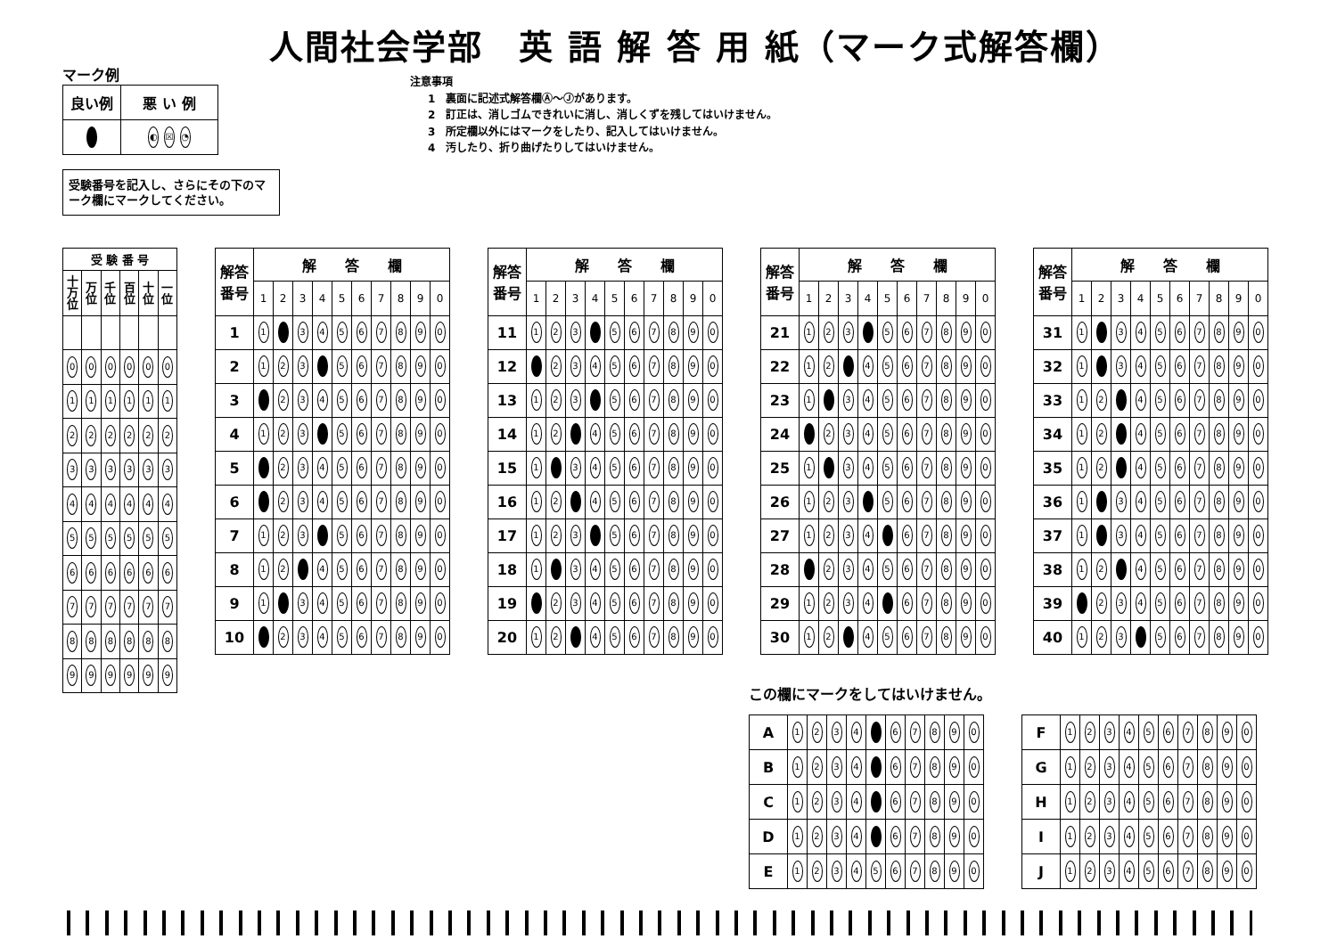人間社会学部　英 語 解 答 用 紙（マーク式解答欄）
マーク例
| 良い例 | 悪 い 例 |
| | ◐ ☒ ◔ |
注意事項
1　裏面に記述式解答欄Ⓐ～Ⓙがあります。
2　訂正は、消しゴムできれいに消し、消しくずを残してはいけません。
3　所定欄以外にはマークをしたり、記入してはいけません。
4　汚したり、折り曲げたりしてはいけません。
受験番号を記入し、さらにその下のマーク欄にマークしてください。
| 受 験 番 号 | | | | | |
| --- | --- | --- | --- | --- | --- |
| 十万位 | 万位 | 千位 | 百位 | 十位 | 一位 |
| 0 | 0 | 0 | 0 | 0 | 0 |
| 1 | 1 | 1 | 1 | 1 | 1 |
| 2 | 2 | 2 | 2 | 2 | 2 |
| 3 | 3 | 3 | 3 | 3 | 3 |
| 4 | 4 | 4 | 4 | 4 | 4 |
| 5 | 5 | 5 | 5 | 5 | 5 |
| 6 | 6 | 6 | 6 | 6 | 6 |
| 7 | 7 | 7 | 7 | 7 | 7 |
| 8 | 8 | 8 | 8 | 8 | 8 |
| 9 | 9 | 9 | 9 | 9 | 9 |
| 解答 番号 | 解 答 欄 | | | | | | | | | |
| --- | --- | --- | --- | --- | --- | --- | --- | --- | --- | --- |
| | 1 | 2 | 3 | 4 | 5 | 6 | 7 | 8 | 9 | 0 |
| 1 | 1 | | 3 | 4 | 5 | 6 | 7 | 8 | 9 | 0 |
| 2 | 1 | 2 | 3 | | 5 | 6 | 7 | 8 | 9 | 0 |
| 3 | | 2 | 3 | 4 | 5 | 6 | 7 | 8 | 9 | 0 |
| 4 | 1 | 2 | 3 | | 5 | 6 | 7 | 8 | 9 | 0 |
| 5 | | 2 | 3 | 4 | 5 | 6 | 7 | 8 | 9 | 0 |
| 6 | | 2 | 3 | 4 | 5 | 6 | 7 | 8 | 9 | 0 |
| 7 | 1 | 2 | 3 | | 5 | 6 | 7 | 8 | 9 | 0 |
| 8 | 1 | 2 | | 4 | 5 | 6 | 7 | 8 | 9 | 0 |
| 9 | 1 | | 3 | 4 | 5 | 6 | 7 | 8 | 9 | 0 |
| 10 | | 2 | 3 | 4 | 5 | 6 | 7 | 8 | 9 | 0 |
| 解答 番号 | 解 答 欄 | | | | | | | | | |
| --- | --- | --- | --- | --- | --- | --- | --- | --- | --- | --- |
| | 1 | 2 | 3 | 4 | 5 | 6 | 7 | 8 | 9 | 0 |
| 11 | 1 | 2 | 3 | | 5 | 6 | 7 | 8 | 9 | 0 |
| 12 | | 2 | 3 | 4 | 5 | 6 | 7 | 8 | 9 | 0 |
| 13 | 1 | 2 | 3 | | 5 | 6 | 7 | 8 | 9 | 0 |
| 14 | 1 | 2 | | 4 | 5 | 6 | 7 | 8 | 9 | 0 |
| 15 | 1 | | 3 | 4 | 5 | 6 | 7 | 8 | 9 | 0 |
| 16 | 1 | 2 | | 4 | 5 | 6 | 7 | 8 | 9 | 0 |
| 17 | 1 | 2 | 3 | | 5 | 6 | 7 | 8 | 9 | 0 |
| 18 | 1 | | 3 | 4 | 5 | 6 | 7 | 8 | 9 | 0 |
| 19 | | 2 | 3 | 4 | 5 | 6 | 7 | 8 | 9 | 0 |
| 20 | 1 | 2 | | 4 | 5 | 6 | 7 | 8 | 9 | 0 |
| 解答 番号 | 解 答 欄 | | | | | | | | | |
| --- | --- | --- | --- | --- | --- | --- | --- | --- | --- | --- |
| | 1 | 2 | 3 | 4 | 5 | 6 | 7 | 8 | 9 | 0 |
| 21 | 1 | 2 | 3 | | 5 | 6 | 7 | 8 | 9 | 0 |
| 22 | 1 | 2 | | 4 | 5 | 6 | 7 | 8 | 9 | 0 |
| 23 | 1 | | 3 | 4 | 5 | 6 | 7 | 8 | 9 | 0 |
| 24 | | 2 | 3 | 4 | 5 | 6 | 7 | 8 | 9 | 0 |
| 25 | 1 | | 3 | 4 | 5 | 6 | 7 | 8 | 9 | 0 |
| 26 | 1 | 2 | 3 | | 5 | 6 | 7 | 8 | 9 | 0 |
| 27 | 1 | 2 | 3 | 4 | | 6 | 7 | 8 | 9 | 0 |
| 28 | | 2 | 3 | 4 | 5 | 6 | 7 | 8 | 9 | 0 |
| 29 | 1 | 2 | 3 | 4 | | 6 | 7 | 8 | 9 | 0 |
| 30 | 1 | 2 | | 4 | 5 | 6 | 7 | 8 | 9 | 0 |
| 解答 番号 | 解 答 欄 | | | | | | | | | |
| --- | --- | --- | --- | --- | --- | --- | --- | --- | --- | --- |
| | 1 | 2 | 3 | 4 | 5 | 6 | 7 | 8 | 9 | 0 |
| 31 | 1 | | 3 | 4 | 5 | 6 | 7 | 8 | 9 | 0 |
| 32 | 1 | | 3 | 4 | 5 | 6 | 7 | 8 | 9 | 0 |
| 33 | 1 | 2 | | 4 | 5 | 6 | 7 | 8 | 9 | 0 |
| 34 | 1 | 2 | | 4 | 5 | 6 | 7 | 8 | 9 | 0 |
| 35 | 1 | 2 | | 4 | 5 | 6 | 7 | 8 | 9 | 0 |
| 36 | 1 | | 3 | 4 | 5 | 6 | 7 | 8 | 9 | 0 |
| 37 | 1 | | 3 | 4 | 5 | 6 | 7 | 8 | 9 | 0 |
| 38 | 1 | 2 | | 4 | 5 | 6 | 7 | 8 | 9 | 0 |
| 39 | | 2 | 3 | 4 | 5 | 6 | 7 | 8 | 9 | 0 |
| 40 | 1 | 2 | 3 | | 5 | 6 | 7 | 8 | 9 | 0 |
この欄にマークをしてはいけません。
| A | 1 | 2 | 3 | 4 | | 6 | 7 | 8 | 9 | 0 |
| B | 1 | 2 | 3 | 4 | | 6 | 7 | 8 | 9 | 0 |
| C | 1 | 2 | 3 | 4 | | 6 | 7 | 8 | 9 | 0 |
| D | 1 | 2 | 3 | 4 | | 6 | 7 | 8 | 9 | 0 |
| E | 1 | 2 | 3 | 4 | 5 | 6 | 7 | 8 | 9 | 0 |
| F | 1 | 2 | 3 | 4 | 5 | 6 | 7 | 8 | 9 | 0 |
| G | 1 | 2 | 3 | 4 | 5 | 6 | 7 | 8 | 9 | 0 |
| H | 1 | 2 | 3 | 4 | 5 | 6 | 7 | 8 | 9 | 0 |
| I | 1 | 2 | 3 | 4 | 5 | 6 | 7 | 8 | 9 | 0 |
| J | 1 | 2 | 3 | 4 | 5 | 6 | 7 | 8 | 9 | 0 |